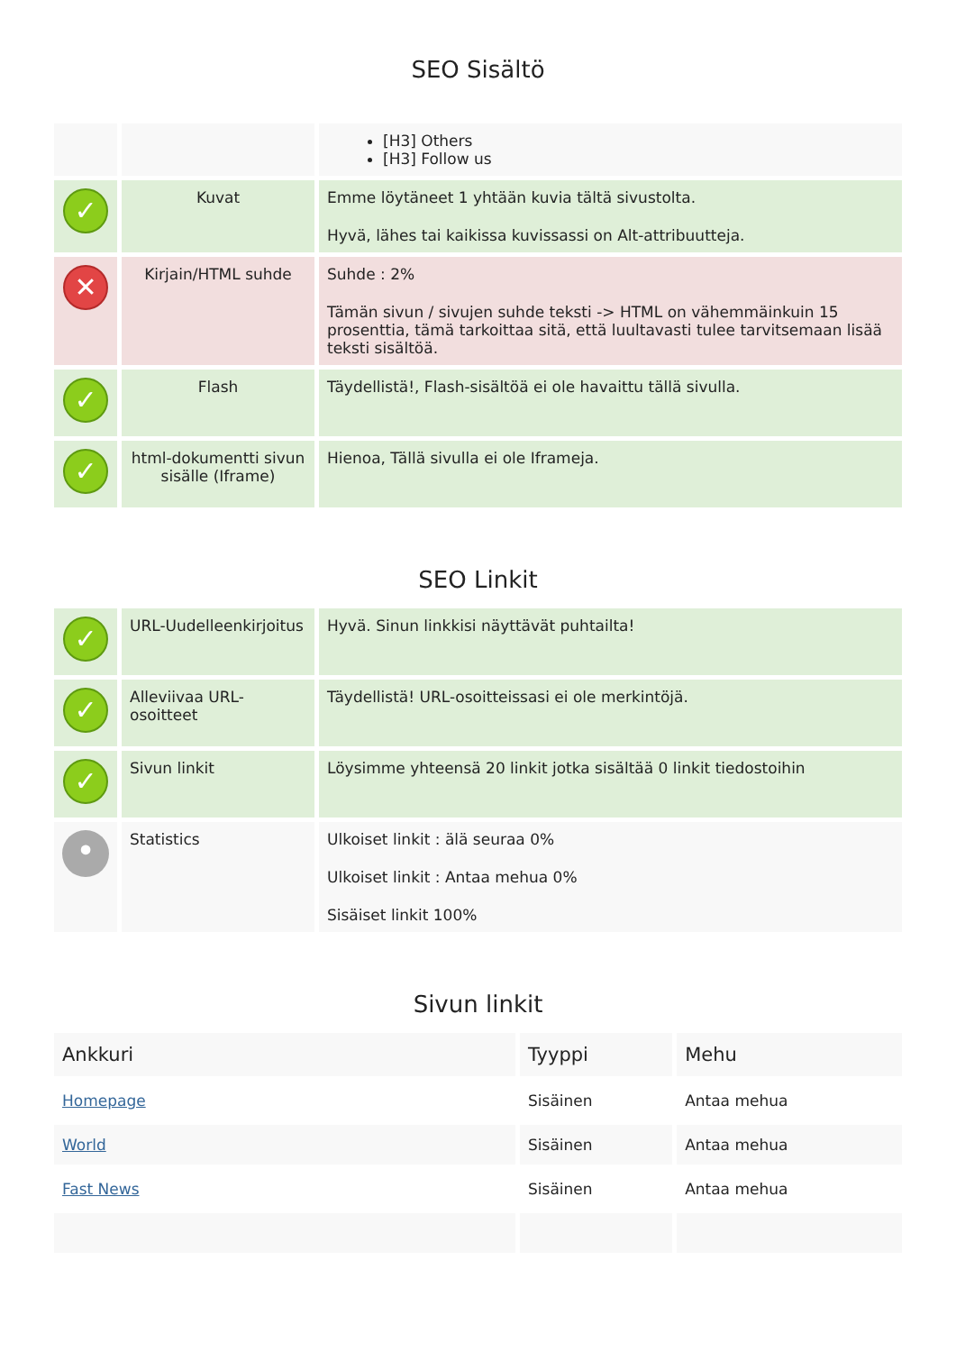SEO Sisältö
| | | [H3] Others [H3] Follow us |
| ✓ | Kuvat | Emme löytäneet 1 yhtään kuvia tältä sivustolta. Hyvä, lähes tai kaikissa kuvissassi on Alt-attribuutteja. |
| ✕ | Kirjain/HTML suhde | Suhde : 2% Tämän sivun / sivujen suhde teksti -> HTML on vähemmäinkuin 15 prosenttia, tämä tarkoittaa sitä, että luultavasti tulee tarvitsemaan lisää teksti sisältöä. |
| ✓ | Flash | Täydellistä!, Flash-sisältöä ei ole havaittu tällä sivulla. |
| ✓ | html-dokumentti sivun sisälle (Iframe) | Hienoa, Tällä sivulla ei ole Iframeja. |
SEO Linkit
| ✓ | URL-Uudelleenkirjoitus | Hyvä. Sinun linkkisi näyttävät puhtailta! |
| ✓ | Alleviivaa URL-osoitteet | Täydellistä! URL-osoitteissasi ei ole merkintöjä. |
| ✓ | Sivun linkit | Löysimme yhteensä 20 linkit jotka sisältää 0 linkit tiedostoihin |
| • | Statistics | Ulkoiset linkit : älä seuraa 0% Ulkoiset linkit : Antaa mehua 0% Sisäiset linkit 100% |
Sivun linkit
| Ankkuri | Tyyppi | Mehu |
| --- | --- | --- |
| Homepage | Sisäinen | Antaa mehua |
| World | Sisäinen | Antaa mehua |
| Fast News | Sisäinen | Antaa mehua |